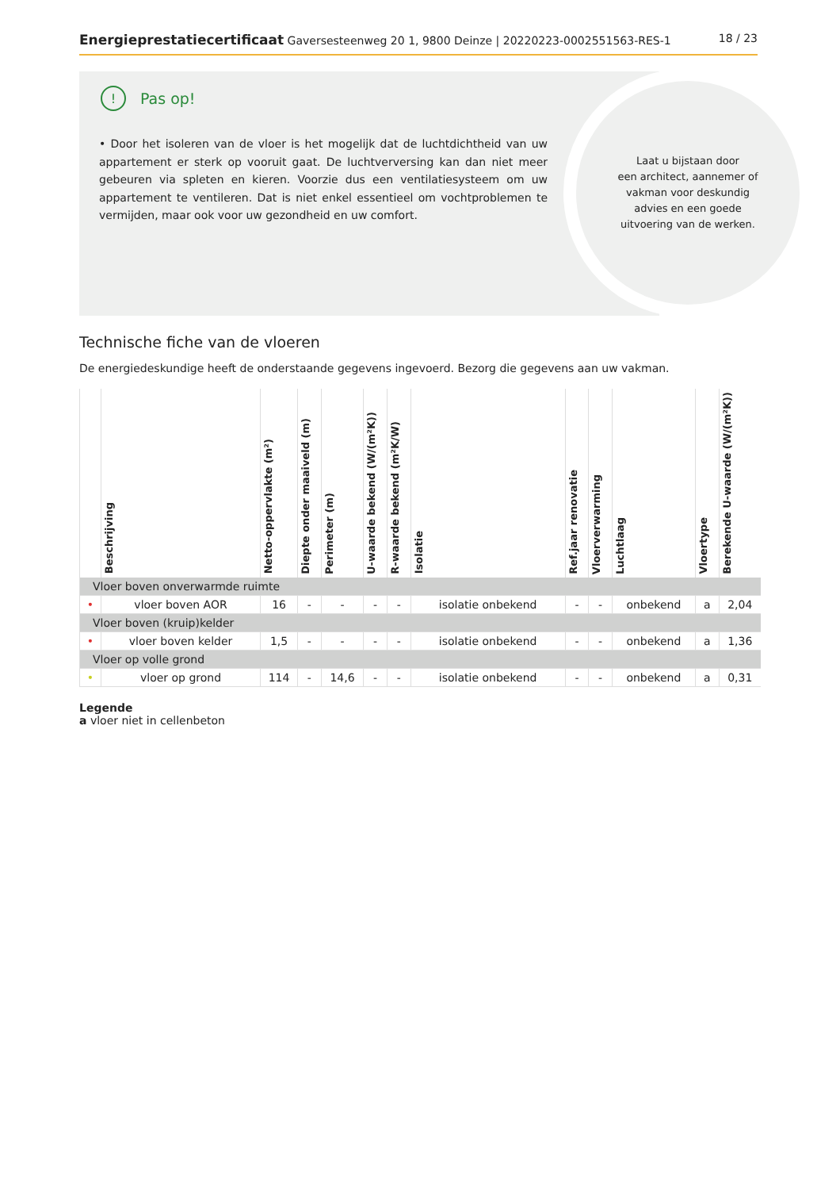Energieprestatiecertificaat Gaversesteenweg 20 1, 9800 Deinze | 20220223-0002551563-RES-1
18 / 23
Laat u bijstaan door
een architect, aannemer of
vakman voor deskundig
advies en een goede
uitvoering van de werken.
! Pas op!
• Door het isoleren van de vloer is het mogelijk dat de luchtdichtheid van uw appartement er sterk op vooruit gaat. De luchtverversing kan dan niet meer gebeuren via spleten en kieren. Voorzie dus een ventilatiesysteem om uw appartement te ventileren. Dat is niet enkel essentieel om vochtproblemen te vermijden, maar ook voor uw gezondheid en uw comfort.
Technische fiche van de vloeren
De energiedeskundige heeft de onderstaande gegevens ingevoerd. Bezorg die gegevens aan uw vakman.
| | Beschrijving | Netto-oppervlakte (m²) | Diepte onder maaiveld (m) | Perimeter (m) | U-waarde bekend (W/(m²K)) | R-waarde bekend (m²K/W) | Isolatie | Ref.jaar renovatie | Vloerverwarming | Luchtlaag | Vloertype | Berekende U-waarde (W/(m²K)) |
| --- | --- | --- | --- | --- | --- | --- | --- | --- | --- | --- | --- | --- |
| Vloer boven onverwarmde ruimte | | | | | | | | | | | | |
| • | vloer boven AOR | 16 | - | - | - | - | isolatie onbekend | - | - | onbekend | a | 2,04 |
| Vloer boven (kruip)kelder | | | | | | | | | | | | |
| • | vloer boven kelder | 1,5 | - | - | - | - | isolatie onbekend | - | - | onbekend | a | 1,36 |
| Vloer op volle grond | | | | | | | | | | | | |
| • | vloer op grond | 114 | - | 14,6 | - | - | isolatie onbekend | - | - | onbekend | a | 0,31 |
Legende
a vloer niet in cellenbeton